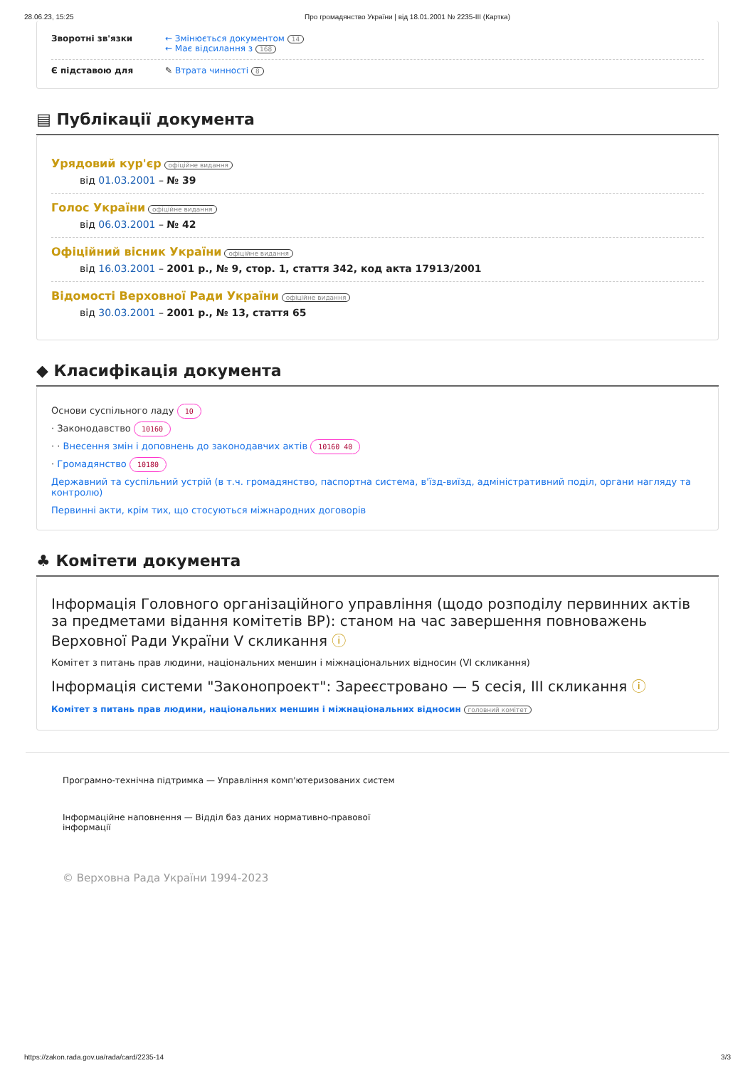28.06.23, 15:25 Про громадянство України | від 18.01.2001 № 2235-III (Картка)
Зворотні зв'язки ← Змінюється документом 14
← Має відсилання з 168
Є підставою для ✎ Втрата чинності 8
▤ Публікації документа
Урядовий кур'єр офіційне видання
від 01.03.2001 – № 39
Голос України офіційне видання
від 06.03.2001 – № 42
Офіційний вісник України офіційне видання
від 16.03.2001 – 2001 р., № 9, стор. 1, стаття 342, код акта 17913/2001
Відомості Верховної Ради України офіційне видання
від 30.03.2001 – 2001 р., № 13, стаття 65
◆ Класифікація документа
Основи суспільного ладу 10
· Законодавство 10160
· · Внесення змін і доповнень до законодавчих актів 10160 40
· Громадянство 10180
Державний та суспільний устрій (в т.ч. громадянство, паспортна система, в'їзд-виїзд, адміністративний поділ, органи нагляду та контролю)
Первинні акти, крім тих, що стосуються міжнародних договорів
♣ Комітети документа
Інформація Головного організаційного управління (щодо розподілу первинних актів за предметами відання комітетів ВР): станом на час завершення повноважень Верховної Ради України V скликання ⓘ
Комітет з питань прав людини, національних меншин і міжнаціональних відносин (VI скликання)
Інформація системи "Законопроект": Зареєстровано — 5 сесія, III скликання ⓘ
Комітет з питань прав людини, національних меншин і міжнаціональних відносин головний комітет
Програмно-технічна підтримка — Управління комп'ютеризованих систем
Інформаційне наповнення — Відділ баз даних нормативно-правової
інформації
© Верховна Рада України 1994-2023
https://zakon.rada.gov.ua/rada/card/2235-14 3/3